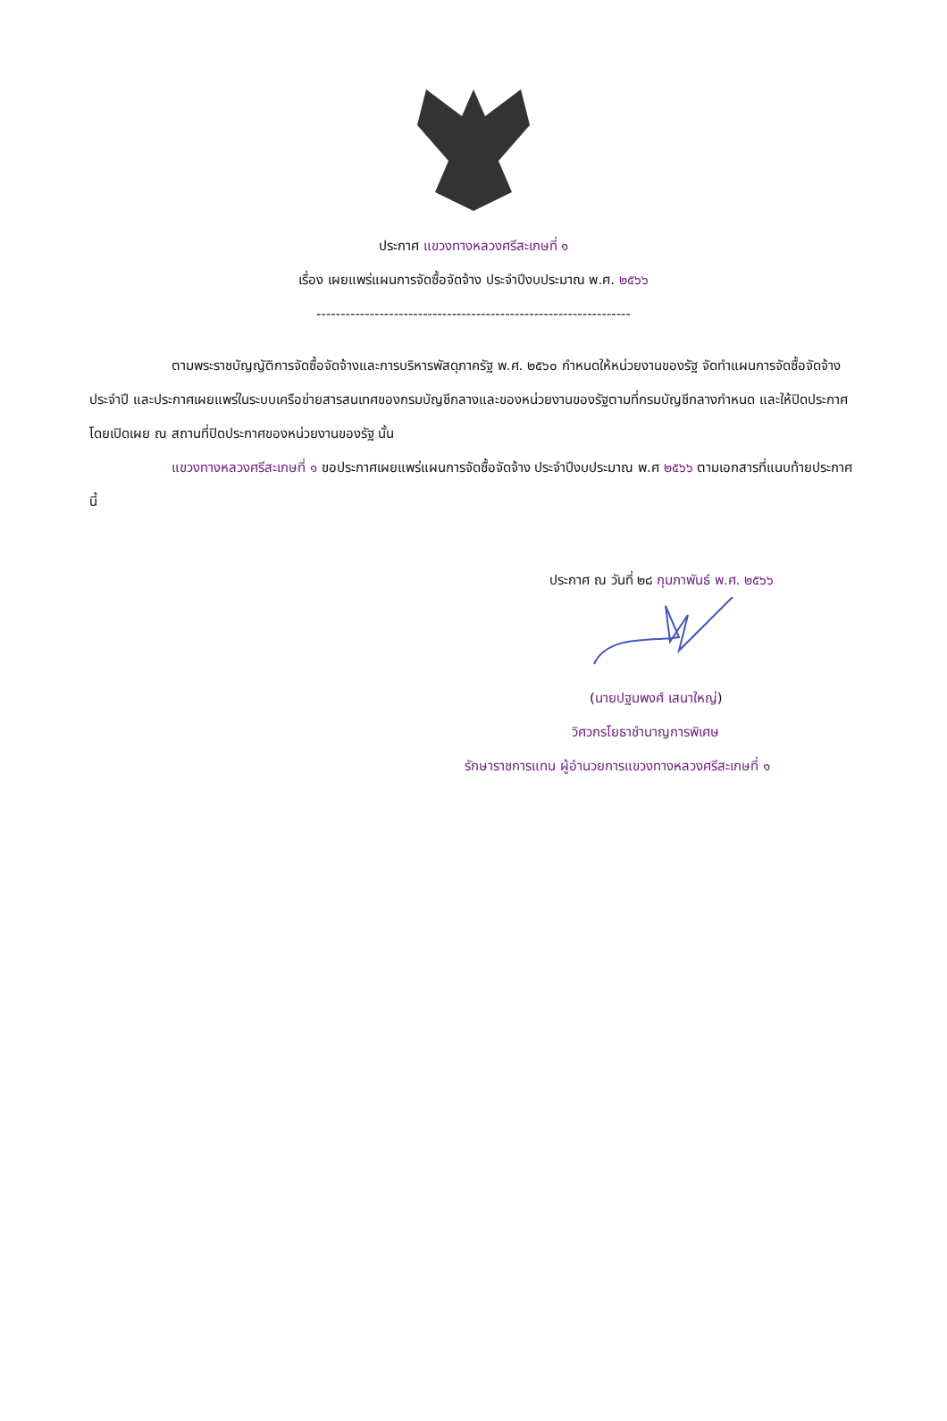ประกาศ แขวงทางหลวงศรีสะเกษที่ ๑
เรื่อง เผยแพร่แผนการจัดซื้อจัดจ้าง ประจำปีงบประมาณ พ.ศ. ๒๕๖๖
-----------------------------------------------------------------
ตามพระราชบัญญัติการจัดซื้อจัดจ้างและการบริหารพัสดุภาครัฐ พ.ศ. ๒๕๖๐ กำหนดให้หน่วยงานของรัฐ จัดทำแผนการจัดซื้อจัดจ้างประจำปี และประกาศเผยแพร่ในระบบเครือข่ายสารสนเทศของกรมบัญชีกลางและของหน่วยงานของรัฐตามที่กรมบัญชีกลางกำหนด และให้ปิดประกาศโดยเปิดเผย ณ สถานที่ปิดประกาศของหน่วยงานของรัฐ นั้น
แขวงทางหลวงศรีสะเกษที่ ๑ ขอประกาศเผยแพร่แผนการจัดซื้อจัดจ้าง ประจำปีงบประมาณ พ.ศ ๒๕๖๖ ตามเอกสารที่แนบท้ายประกาศนี้
ประกาศ ณ วันที่ ๒๘ กุมภาพันธ์ พ.ศ. ๒๕๖๖
(นายปฐมพงศ์ เสนาใหญ่)
วิศวกรโยธาชำนาญการพิเศษ
รักษาราชการแทน ผู้อำนวยการแขวงทางหลวงศรีสะเกษที่ ๑